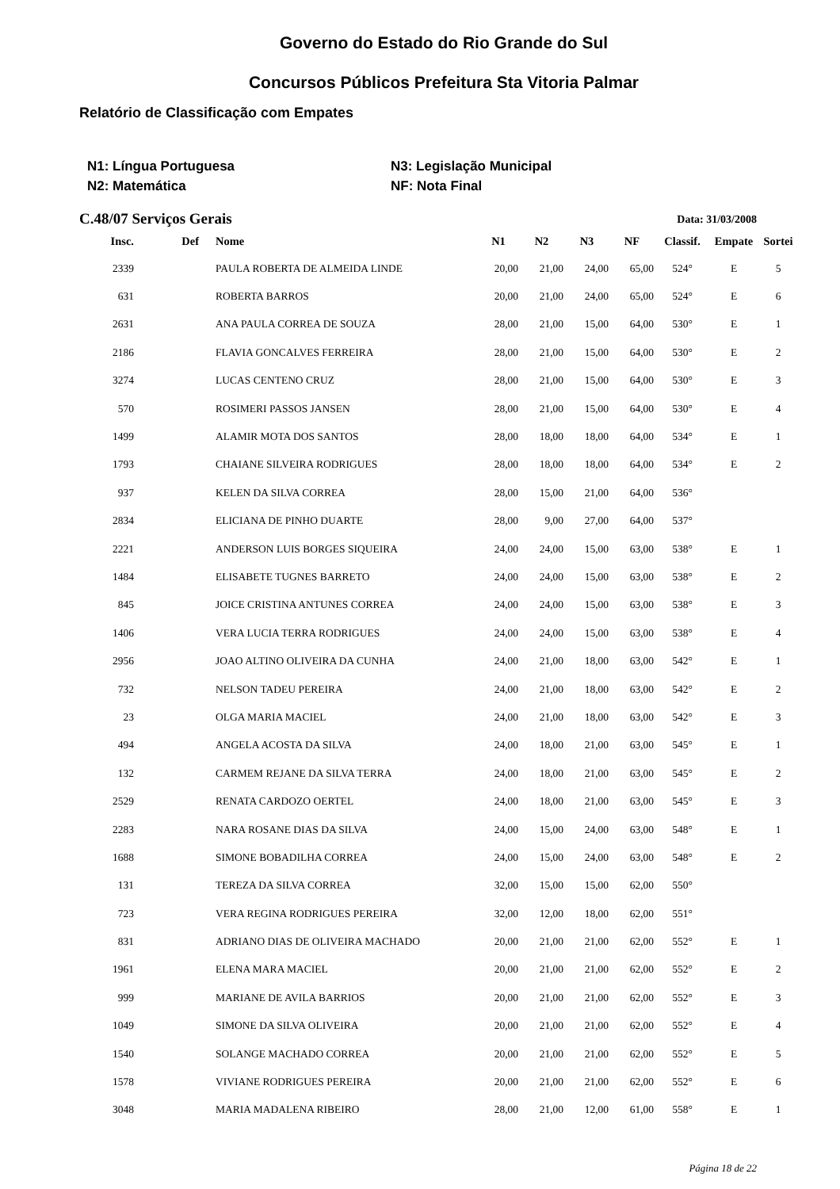Governo do Estado do Rio Grande do Sul
Concursos Públicos Prefeitura Sta Vitoria Palmar
Relatório de Classificação com Empates
N1: Língua Portuguesa
N2: Matemática
N3: Legislação Municipal
NF: Nota Final
C.48/07 Serviços Gerais Data: 31/03/2008
| Insc. | Def | Nome | N1 | N2 | N3 | NF | Classif. | Empate | Sortei |
| --- | --- | --- | --- | --- | --- | --- | --- | --- | --- |
| 2339 | | PAULA ROBERTA DE ALMEIDA LINDE | 20,00 | 21,00 | 24,00 | 65,00 | 524° | E | 5 |
| 631 | | ROBERTA BARROS | 20,00 | 21,00 | 24,00 | 65,00 | 524° | E | 6 |
| 2631 | | ANA PAULA CORREA DE SOUZA | 28,00 | 21,00 | 15,00 | 64,00 | 530° | E | 1 |
| 2186 | | FLAVIA GONCALVES FERREIRA | 28,00 | 21,00 | 15,00 | 64,00 | 530° | E | 2 |
| 3274 | | LUCAS CENTENO CRUZ | 28,00 | 21,00 | 15,00 | 64,00 | 530° | E | 3 |
| 570 | | ROSIMERI PASSOS JANSEN | 28,00 | 21,00 | 15,00 | 64,00 | 530° | E | 4 |
| 1499 | | ALAMIR MOTA DOS SANTOS | 28,00 | 18,00 | 18,00 | 64,00 | 534° | E | 1 |
| 1793 | | CHAIANE SILVEIRA RODRIGUES | 28,00 | 18,00 | 18,00 | 64,00 | 534° | E | 2 |
| 937 | | KELEN DA SILVA CORREA | 28,00 | 15,00 | 21,00 | 64,00 | 536° | | |
| 2834 | | ELICIANA DE PINHO DUARTE | 28,00 | 9,00 | 27,00 | 64,00 | 537° | | |
| 2221 | | ANDERSON LUIS BORGES SIQUEIRA | 24,00 | 24,00 | 15,00 | 63,00 | 538° | E | 1 |
| 1484 | | ELISABETE TUGNES BARRETO | 24,00 | 24,00 | 15,00 | 63,00 | 538° | E | 2 |
| 845 | | JOICE CRISTINA ANTUNES CORREA | 24,00 | 24,00 | 15,00 | 63,00 | 538° | E | 3 |
| 1406 | | VERA LUCIA TERRA RODRIGUES | 24,00 | 24,00 | 15,00 | 63,00 | 538° | E | 4 |
| 2956 | | JOAO ALTINO OLIVEIRA DA CUNHA | 24,00 | 21,00 | 18,00 | 63,00 | 542° | E | 1 |
| 732 | | NELSON TADEU PEREIRA | 24,00 | 21,00 | 18,00 | 63,00 | 542° | E | 2 |
| 23 | | OLGA MARIA MACIEL | 24,00 | 21,00 | 18,00 | 63,00 | 542° | E | 3 |
| 494 | | ANGELA ACOSTA DA SILVA | 24,00 | 18,00 | 21,00 | 63,00 | 545° | E | 1 |
| 132 | | CARMEM REJANE DA SILVA TERRA | 24,00 | 18,00 | 21,00 | 63,00 | 545° | E | 2 |
| 2529 | | RENATA CARDOZO OERTEL | 24,00 | 18,00 | 21,00 | 63,00 | 545° | E | 3 |
| 2283 | | NARA ROSANE DIAS DA SILVA | 24,00 | 15,00 | 24,00 | 63,00 | 548° | E | 1 |
| 1688 | | SIMONE BOBADILHA CORREA | 24,00 | 15,00 | 24,00 | 63,00 | 548° | E | 2 |
| 131 | | TEREZA DA SILVA CORREA | 32,00 | 15,00 | 15,00 | 62,00 | 550° | | |
| 723 | | VERA REGINA RODRIGUES PEREIRA | 32,00 | 12,00 | 18,00 | 62,00 | 551° | | |
| 831 | | ADRIANO DIAS DE OLIVEIRA MACHADO | 20,00 | 21,00 | 21,00 | 62,00 | 552° | E | 1 |
| 1961 | | ELENA MARA MACIEL | 20,00 | 21,00 | 21,00 | 62,00 | 552° | E | 2 |
| 999 | | MARIANE DE AVILA BARRIOS | 20,00 | 21,00 | 21,00 | 62,00 | 552° | E | 3 |
| 1049 | | SIMONE DA SILVA OLIVEIRA | 20,00 | 21,00 | 21,00 | 62,00 | 552° | E | 4 |
| 1540 | | SOLANGE MACHADO CORREA | 20,00 | 21,00 | 21,00 | 62,00 | 552° | E | 5 |
| 1578 | | VIVIANE RODRIGUES PEREIRA | 20,00 | 21,00 | 21,00 | 62,00 | 552° | E | 6 |
| 3048 | | MARIA MADALENA RIBEIRO | 28,00 | 21,00 | 12,00 | 61,00 | 558° | E | 1 |
Página 18 de 22